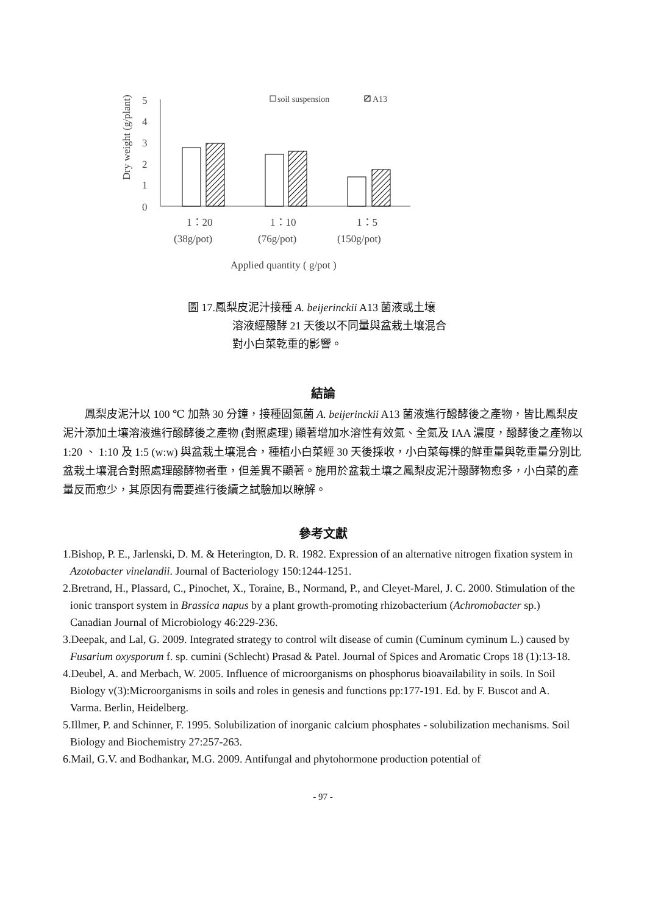Dry weight (g/plant)
5
4
3
2
1
0
soil suspension
A13
1：20
1：10
1：5
(38g/pot)
(76g/pot)
(150g/pot)
Applied quantity ( g/pot )
圖 17.鳳梨皮泥汁接種 A. beijerinckii A13 菌液或土壤
溶液經醱酵 21 天後以不同量與盆栽土壤混合
對小白菜乾重的影響。
結論
鳳梨皮泥汁以 100 ℃ 加熱 30 分鐘，接種固氮菌 A. beijerinckii A13 菌液進行醱酵後之產物，皆比鳳梨皮泥汁添加土壤溶液進行醱酵後之產物 (對照處理) 顯著增加水溶性有效氮、全氮及 IAA 濃度，醱酵後之產物以 1:20 、 1:10 及 1:5 (w:w) 與盆栽土壤混合，種植小白菜經 30 天後採收，小白菜每棵的鮮重量與乾重量分別比盆栽土壤混合對照處理醱酵物者重，但差異不顯著。施用於盆栽土壤之鳳梨皮泥汁醱酵物愈多，小白菜的產量反而愈少，其原因有需要進行後續之試驗加以瞭解。
參考文獻
1.Bishop, P. E., Jarlenski, D. M. & Heterington, D. R. 1982. Expression of an alternative nitrogen fixation system in Azotobacter vinelandii. Journal of Bacteriology 150:1244-1251.
2.Bretrand, H., Plassard, C., Pinochet, X., Toraine, B., Normand, P., and Cleyet-Marel, J. C. 2000. Stimulation of the ionic transport system in Brassica napus by a plant growth-promoting rhizobacterium (Achromobacter sp.) Canadian Journal of Microbiology 46:229-236.
3.Deepak, and Lal, G. 2009. Integrated strategy to control wilt disease of cumin (Cuminum cyminum L.) caused by Fusarium oxysporum f. sp. cumini (Schlecht) Prasad & Patel. Journal of Spices and Aromatic Crops 18 (1):13-18.
4.Deubel, A. and Merbach, W. 2005. Influence of microorganisms on phosphorus bioavailability in soils. In Soil Biology v(3):Microorganisms in soils and roles in genesis and functions pp:177-191. Ed. by F. Buscot and A. Varma. Berlin, Heidelberg.
5.Illmer, P. and Schinner, F. 1995. Solubilization of inorganic calcium phosphates - solubilization mechanisms. Soil Biology and Biochemistry 27:257-263.
6.Mail, G.V. and Bodhankar, M.G. 2009. Antifungal and phytohormone production potential of
- 97 -